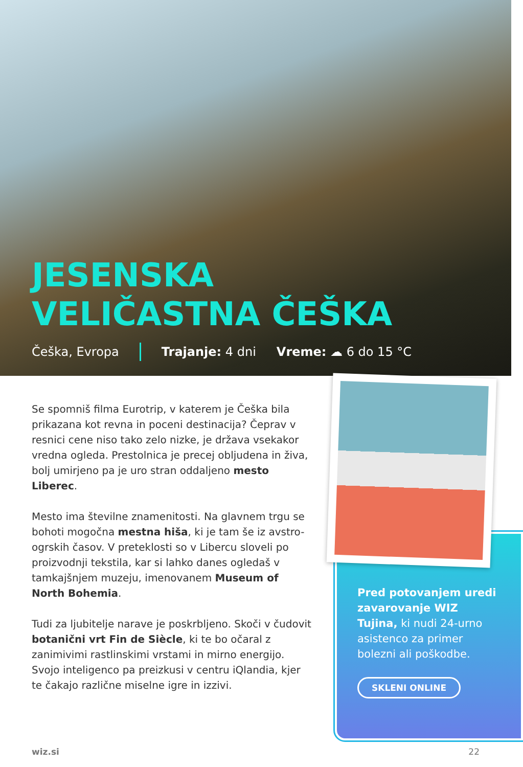JESENSKA
VELIČASTNA ČEŠKA
Češka, Evropa Trajanje: 4 dni Vreme: ☁ 6 do 15 °C
Se spomniš filma Eurotrip, v katerem je Češka bila prikazana kot revna in poceni destinacija? Čeprav v resnici cene niso tako zelo nizke, je država vsekakor vredna ogleda. Prestolnica je precej obljudena in živa, bolj umirjeno pa je uro stran oddaljeno mesto Liberec.
Mesto ima številne znamenitosti. Na glavnem trgu se bohoti mogočna mestna hiša, ki je tam še iz avstro-ogrskih časov. V preteklosti so v Libercu sloveli po proizvodnji tekstila, kar si lahko danes ogledaš v tamkajšnjem muzeju, imenovanem Museum of North Bohemia.
Tudi za ljubitelje narave je poskrbljeno. Skoči v čudovit botanični vrt Fin de Siècle, ki te bo očaral z zanimivimi rastlinskimi vrstami in mirno energijo. Svojo inteligenco pa preizkusi v centru iQlandia, kjer te čakajo različne miselne igre in izzivi.
Pred potovanjem uredi zavarovanje WIZ Tujina, ki nudi 24-urno asistenco za primer bolezni ali poškodbe.
SKLENI ONLINE
wiz.si 22